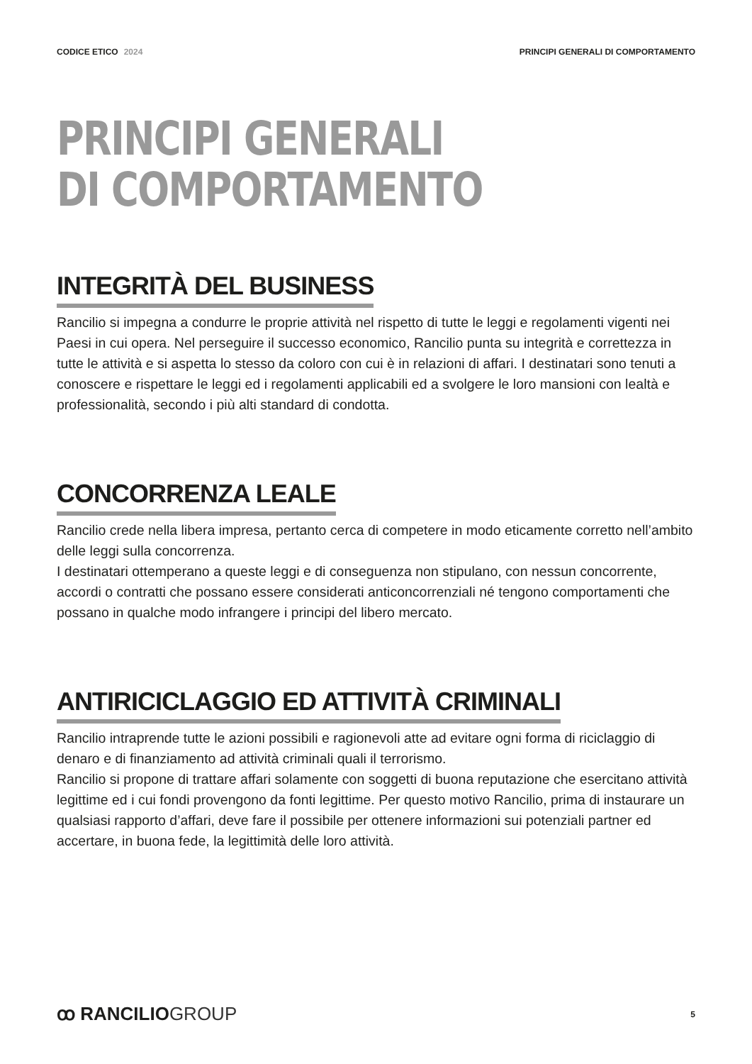CODICE ETICO 2024 PRINCIPI GENERALI DI COMPORTAMENTO
PRINCIPI GENERALI
DI COMPORTAMENTO
INTEGRITÀ DEL BUSINESS
Rancilio si impegna a condurre le proprie attività nel rispetto di tutte le leggi e regolamenti vigenti nei Paesi in cui opera. Nel perseguire il successo economico, Rancilio punta su integrità e correttezza in tutte le attività e si aspetta lo stesso da coloro con cui è in relazioni di affari. I destinatari sono tenuti a conoscere e rispettare le leggi ed i regolamenti applicabili ed a svolgere le loro mansioni con lealtà e professionalità, secondo i più alti standard di condotta.
CONCORRENZA LEALE
Rancilio crede nella libera impresa, pertanto cerca di competere in modo eticamente corretto nell’ambito delle leggi sulla concorrenza.
I destinatari ottemperano a queste leggi e di conseguenza non stipulano, con nessun concorrente, accordi o contratti che possano essere considerati anticoncorrenziali né tengono comportamenti che possano in qualche modo infrangere i principi del libero mercato.
ANTIRICICLAGGIO ED ATTIVITÀ CRIMINALI
Rancilio intraprende tutte le azioni possibili e ragionevoli atte ad evitare ogni forma di riciclaggio di denaro e di finanziamento ad attività criminali quali il terrorismo.
Rancilio si propone di trattare affari solamente con soggetti di buona reputazione che esercitano attività legittime ed i cui fondi provengono da fonti legittime. Per questo motivo Rancilio, prima di instaurare un qualsiasi rapporto d’affari, deve fare il possibile per ottenere informazioni sui potenziali partner ed accertare, in buona fede, la legittimità delle loro attività.
ꝏ RANCILIOGROUP
5